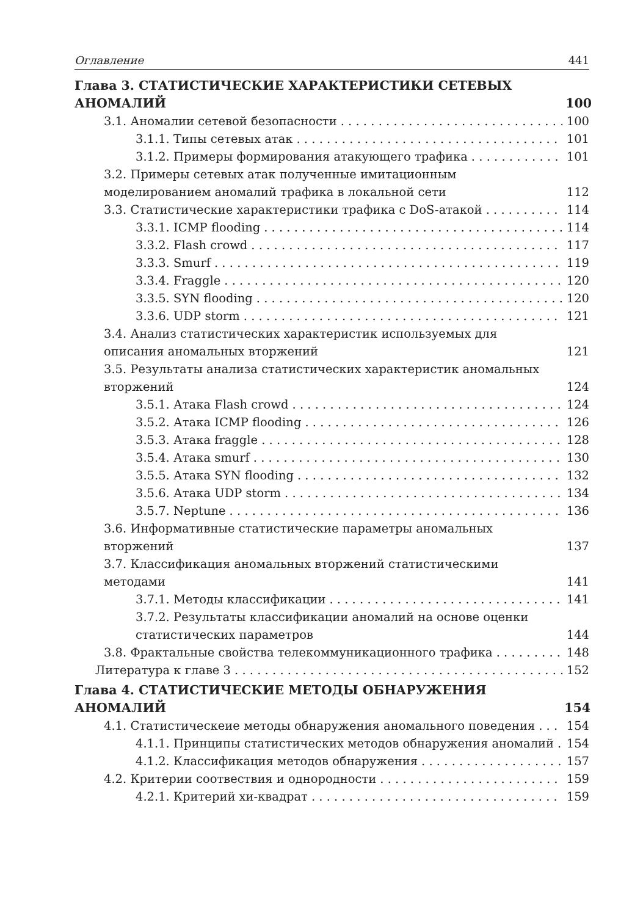Оглавление 441
Глава 3. СТАТИСТИЧЕСКИЕ ХАРАКТЕРИСТИКИ СЕТЕВЫХ АНОМАЛИЙ 100
3.1. Аномалии сетевой безопасности 100
3.1.1. Типы сетевых атак 101
3.1.2. Примеры формирования атакующего трафика 101
3.2. Примеры сетевых атак полученные имитационным моделированием аномалий трафика в локальной сети 112
3.3. Статистические характеристики трафика с DoS-атакой 114
3.3.1. ICMP flooding 114
3.3.2. Flash crowd 117
3.3.3. Smurf 119
3.3.4. Fraggle 120
3.3.5. SYN flooding 120
3.3.6. UDP storm 121
3.4. Анализ статистических характеристик используемых для описания аномальных вторжений 121
3.5. Результаты анализа статистических характеристик аномальных вторжений 124
3.5.1. Атака Flash crowd 124
3.5.2. Атака ICMP flooding 126
3.5.3. Атака fraggle 128
3.5.4. Атака smurf 130
3.5.5. Атака SYN flooding 132
3.5.6. Атака UDP storm 134
3.5.7. Neptune 136
3.6. Информативные статистические параметры аномальных вторжений 137
3.7. Классификация аномальных вторжений статистическими методами 141
3.7.1. Методы классификации 141
3.7.2. Результаты классификации аномалий на основе оценки статистических параметров 144
3.8. Фрактальные свойства телекоммуникационного трафика 148
Литература к главе 3 152
Глава 4. СТАТИСТИЧЕСКИЕ МЕТОДЫ ОБНАРУЖЕНИЯ АНОМАЛИЙ 154
4.1. Статистическеие методы обнаружения аномального поведения 154
4.1.1. Принципы статистических методов обнаружения аномалий 154
4.1.2. Классификация методов обнаружения 157
4.2. Критерии соотвествия и однородности 159
4.2.1. Критерий хи-квадрат 159